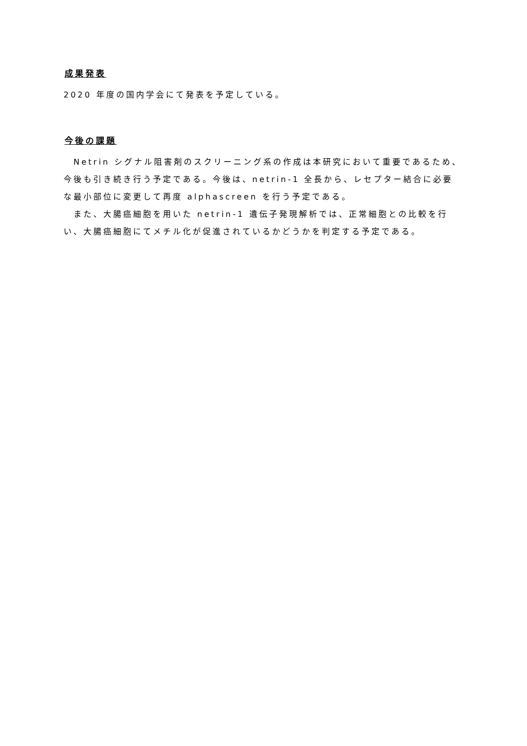成果発表
2020 年度の国内学会にて発表を予定している。
今後の課題
　Netrin シグナル阻害剤のスクリーニング系の作成は本研究において重要であるため、今後も引き続き行う予定である。今後は、netrin-1 全長から、レセプター結合に必要な最小部位に変更して再度 alphascreen を行う予定である。
　また、大腸癌細胞を用いた netrin-1 遺伝子発現解析では、正常細胞との比較を行い、大腸癌細胞にてメチル化が促進されているかどうかを判定する予定である。